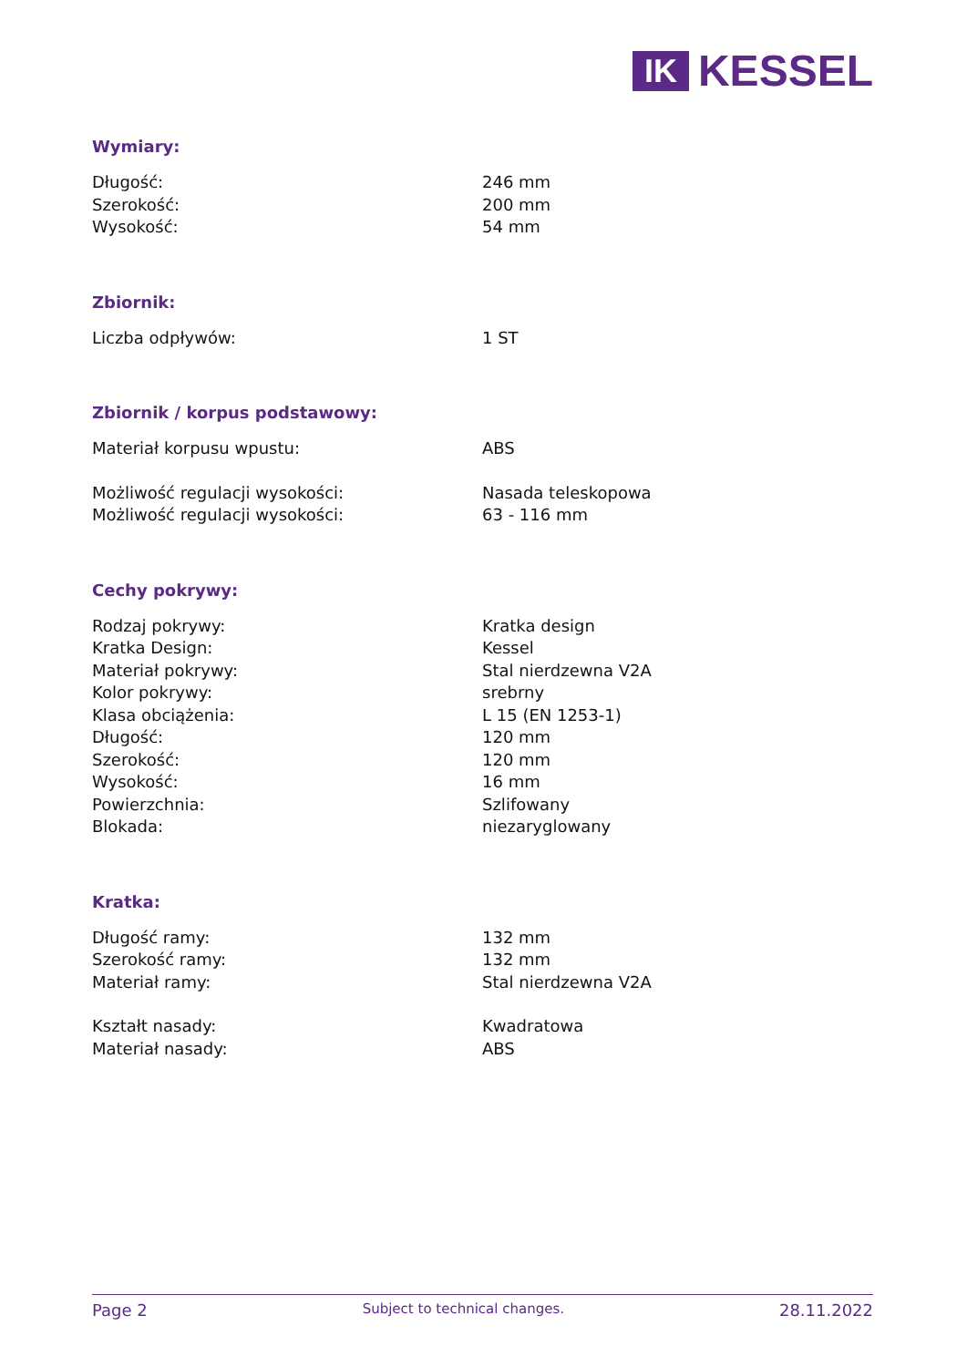IK
KESSEL
Wymiary:
| Długość: | 246 mm |
| Szerokość: | 200 mm |
| Wysokość: | 54 mm |
Zbiornik:
| Liczba odpływów: | 1 ST |
Zbiornik / korpus podstawowy:
| Materiał korpusu wpustu: | ABS |
| Możliwość regulacji wysokości: | Nasada teleskopowa |
| Możliwość regulacji wysokości: | 63 - 116 mm |
Cechy pokrywy:
| Rodzaj pokrywy: | Kratka design |
| Kratka Design: | Kessel |
| Materiał pokrywy: | Stal nierdzewna V2A |
| Kolor pokrywy: | srebrny |
| Klasa obciążenia: | L 15 (EN 1253-1) |
| Długość: | 120 mm |
| Szerokość: | 120 mm |
| Wysokość: | 16 mm |
| Powierzchnia: | Szlifowany |
| Blokada: | niezaryglowany |
Kratka:
| Długość ramy: | 132 mm |
| Szerokość ramy: | 132 mm |
| Materiał ramy: | Stal nierdzewna V2A |
| Kształt nasady: | Kwadratowa |
| Materiał nasady: | ABS |
Page 2 Subject to technical changes. 28.11.2022